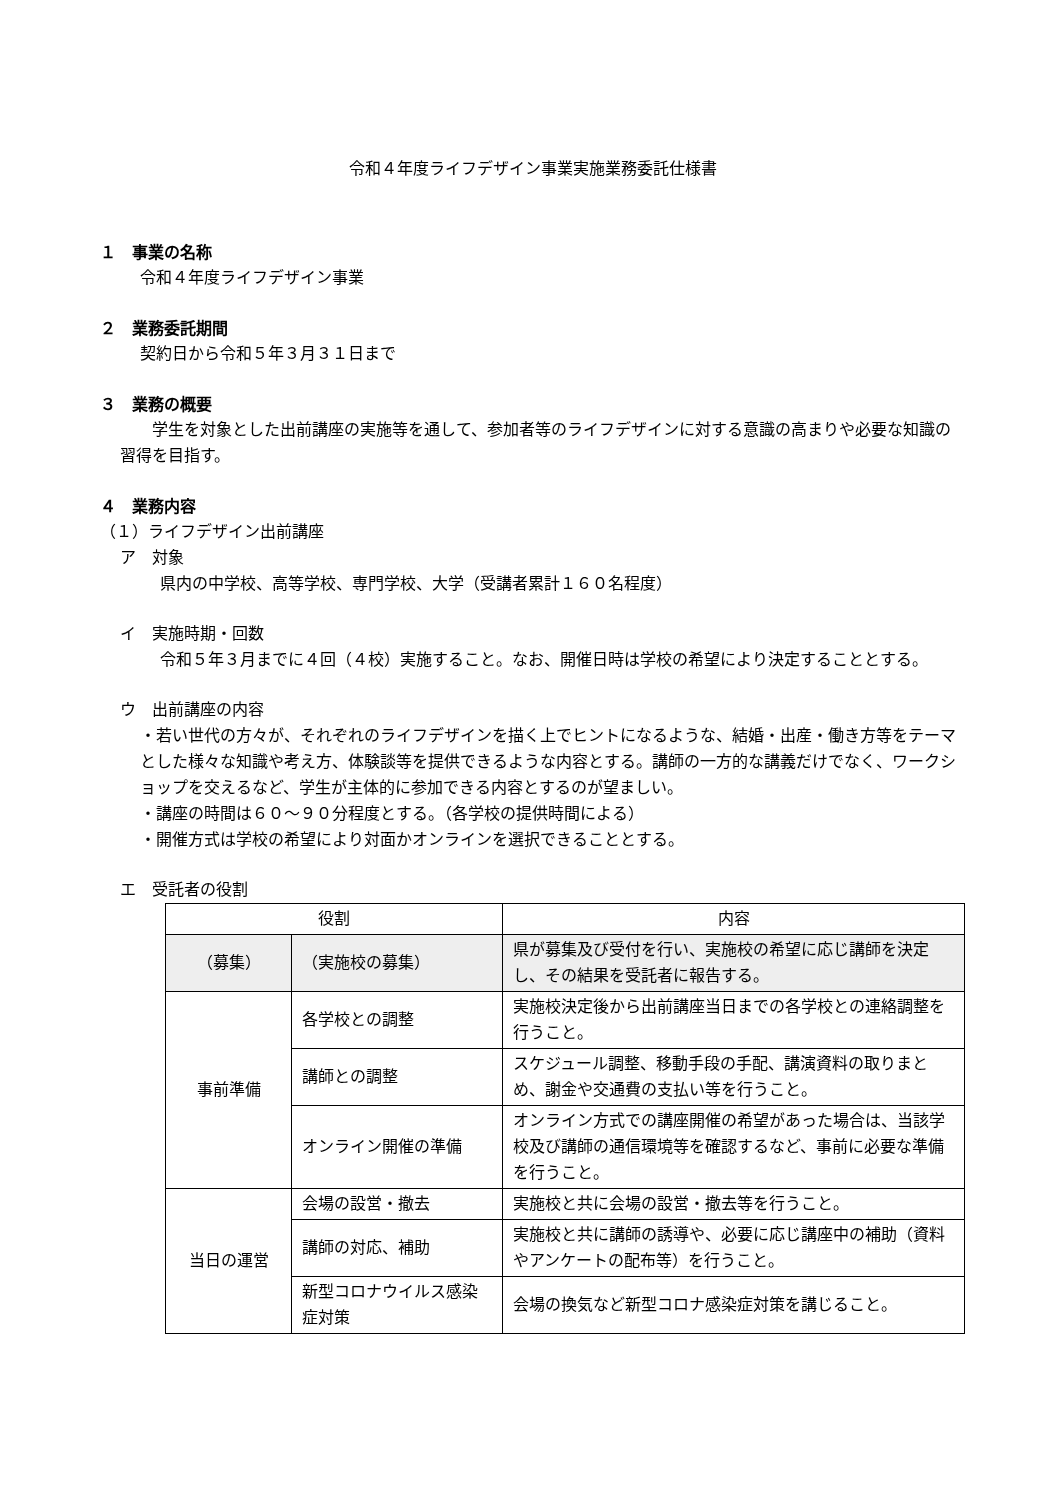令和４年度ライフデザイン事業実施業務委託仕様書
１　事業の名称
令和４年度ライフデザイン事業
２　業務委託期間
契約日から令和５年３月３１日まで
３　業務の概要
　　学生を対象とした出前講座の実施等を通して、参加者等のライフデザインに対する意識の高まりや必要な知識の習得を目指す。
４　業務内容
（１）ライフデザイン出前講座
ア　対象
県内の中学校、高等学校、専門学校、大学（受講者累計１６０名程度）
イ　実施時期・回数
令和５年３月までに４回（４校）実施すること。なお、開催日時は学校の希望により決定することとする。
ウ　出前講座の内容
・若い世代の方々が、それぞれのライフデザインを描く上でヒントになるような、結婚・出産・働き方等をテーマとした様々な知識や考え方、体験談等を提供できるような内容とする。講師の一方的な講義だけでなく、ワークショップを交えるなど、学生が主体的に参加できる内容とするのが望ましい。
・講座の時間は６０～９０分程度とする。（各学校の提供時間による）
・開催方式は学校の希望により対面かオンラインを選択できることとする。
エ　受託者の役割
| 役割 | | 内容 |
| --- | --- | --- |
| （募集） | （実施校の募集） | 県が募集及び受付を行い、実施校の希望に応じ講師を決定し、その結果を受託者に報告する。 |
| 事前準備 | 各学校との調整 | 実施校決定後から出前講座当日までの各学校との連絡調整を行うこと。 |
| | 講師との調整 | スケジュール調整、移動手段の手配、講演資料の取りまとめ、謝金や交通費の支払い等を行うこと。 |
| | オンライン開催の準備 | オンライン方式での講座開催の希望があった場合は、当該学校及び講師の通信環境等を確認するなど、事前に必要な準備を行うこと。 |
| 当日の運営 | 会場の設営・撤去 | 実施校と共に会場の設営・撤去等を行うこと。 |
| | 講師の対応、補助 | 実施校と共に講師の誘導や、必要に応じ講座中の補助（資料やアンケートの配布等）を行うこと。 |
| | 新型コロナウイルス感染症対策 | 会場の換気など新型コロナ感染症対策を講じること。 |